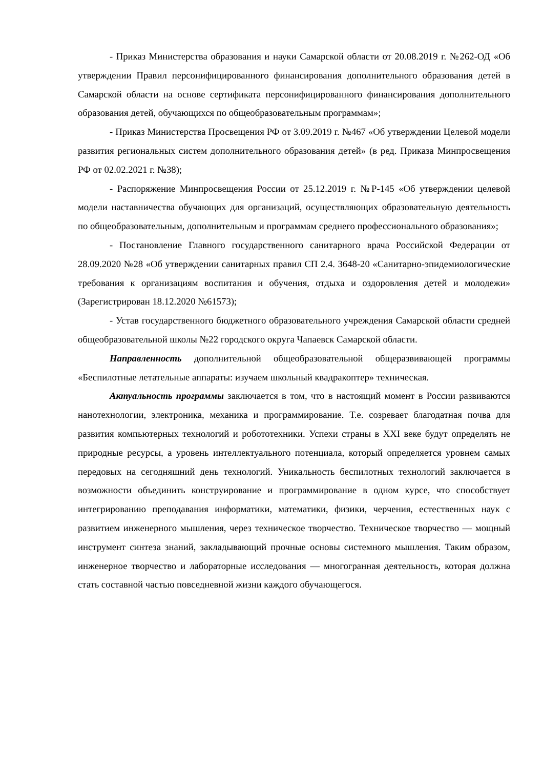- Приказ Министерства образования и науки Самарской области от 20.08.2019 г. №262-ОД «Об утверждении Правил персонифицированного финансирования дополнительного образования детей в Самарской области на основе сертификата персонифицированного финансирования дополнительного образования детей, обучающихся по общеобразовательным программам»;
- Приказ Министерства Просвещения РФ от 3.09.2019 г. №467 «Об утверждении Целевой модели развития региональных систем дополнительного образования детей» (в ред. Приказа Минпросвещения РФ от 02.02.2021 г. №38);
- Распоряжение Минпросвещения России от 25.12.2019 г. №Р-145 «Об утверждении целевой модели наставничества обучающих для организаций, осуществляющих образовательную деятельность по общеобразовательным, дополнительным и программам среднего профессионального образования»;
- Постановление Главного государственного санитарного врача Российской Федерации от 28.09.2020 №28 «Об утверждении санитарных правил СП 2.4. 3648-20 «Санитарно-эпидемиологические требования к организациям воспитания и обучения, отдыха и оздоровления детей и молодежи» (Зарегистрирован 18.12.2020 №61573);
- Устав государственного бюджетного образовательного учреждения Самарской области средней общеобразовательной школы №22 городского округа Чапаевск Самарской области.
Направленность дополнительной общеобразовательной общеразвивающей программы «Беспилотные летательные аппараты: изучаем школьный квадракоптер» техническая.
Актуальность программы заключается в том, что в настоящий момент в России развиваются нанотехнологии, электроника, механика и программирование. Т.е. созревает благодатная почва для развития компьютерных технологий и робототехники. Успехи страны в XXI веке будут определять не природные ресурсы, а уровень интеллектуального потенциала, который определяется уровнем самых передовых на сегодняшний день технологий. Уникальность беспилотных технологий заключается в возможности объединить конструирование и программирование в одном курсе, что способствует интегрированию преподавания информатики, математики, физики, черчения, естественных наук с развитием инженерного мышления, через техническое творчество. Техническое творчество — мощный инструмент синтеза знаний, закладывающий прочные основы системного мышления. Таким образом, инженерное творчество и лабораторные исследования — многогранная деятельность, которая должна стать составной частью повседневной жизни каждого обучающегося.